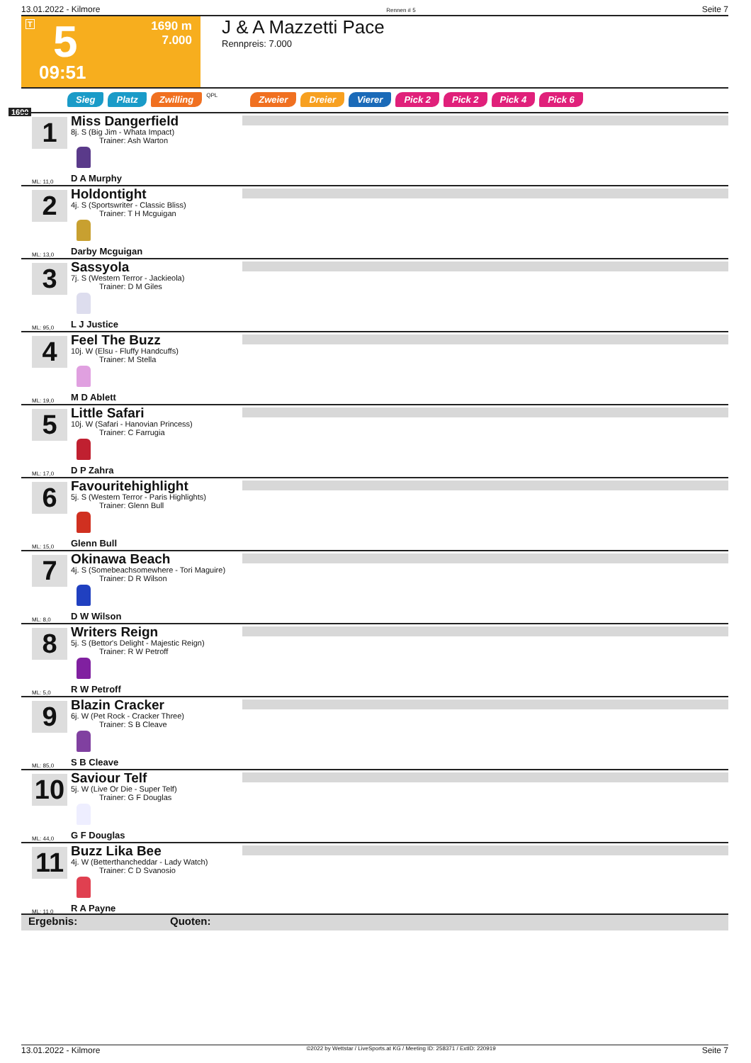13.01.2022 - Kilmore Rennen # 5 Seite 7
T 5
09:51
1690 m
7.000
J & A Mazzetti Pace
Rennpreis: 7.000
Sieg Platz Zwilling QPL Zweier Dreier Vierer Pick 2 Pick 2 Pick 4 Pick 6
1690
1
Miss Dangerfield
8j. S (Big Jim - Whata Impact)
Trainer: Ash Warton
ML: 11,0 D A Murphy
2
Holdontight
4j. S (Sportswriter - Classic Bliss)
Trainer: T H Mcguigan
ML: 13,0 Darby Mcguigan
3
Sassyola
7j. S (Western Terror - Jackieola)
Trainer: D M Giles
ML: 95,0 L J Justice
4
Feel The Buzz
10j. W (Elsu - Fluffy Handcuffs)
Trainer: M Stella
ML: 19,0 M D Ablett
5
Little Safari
10j. W (Safari - Hanovian Princess)
Trainer: C Farrugia
ML: 17,0 D P Zahra
6
Favouritehighlight
5j. S (Western Terror - Paris Highlights)
Trainer: Glenn Bull
ML: 15,0 Glenn Bull
7
Okinawa Beach
4j. S (Somebeachsomewhere - Tori Maguire)
Trainer: D R Wilson
ML: 8,0 D W Wilson
8
Writers Reign
5j. S (Bettor's Delight - Majestic Reign)
Trainer: R W Petroff
ML: 5,0 R W Petroff
9
Blazin Cracker
6j. W (Pet Rock - Cracker Three)
Trainer: S B Cleave
ML: 85,0 S B Cleave
10
Saviour Telf
5j. W (Live Or Die - Super Telf)
Trainer: G F Douglas
ML: 44,0 G F Douglas
11
Buzz Lika Bee
4j. W (Betterthancheddar - Lady Watch)
Trainer: C D Svanosio
ML: 11,0 R A Payne
Ergebnis: Quoten:
13.01.2022 - Kilmore ©2022 by Wettstar / LiveSports.at KG / Meeting ID: 258371 / ExtID: 220919 Seite 7